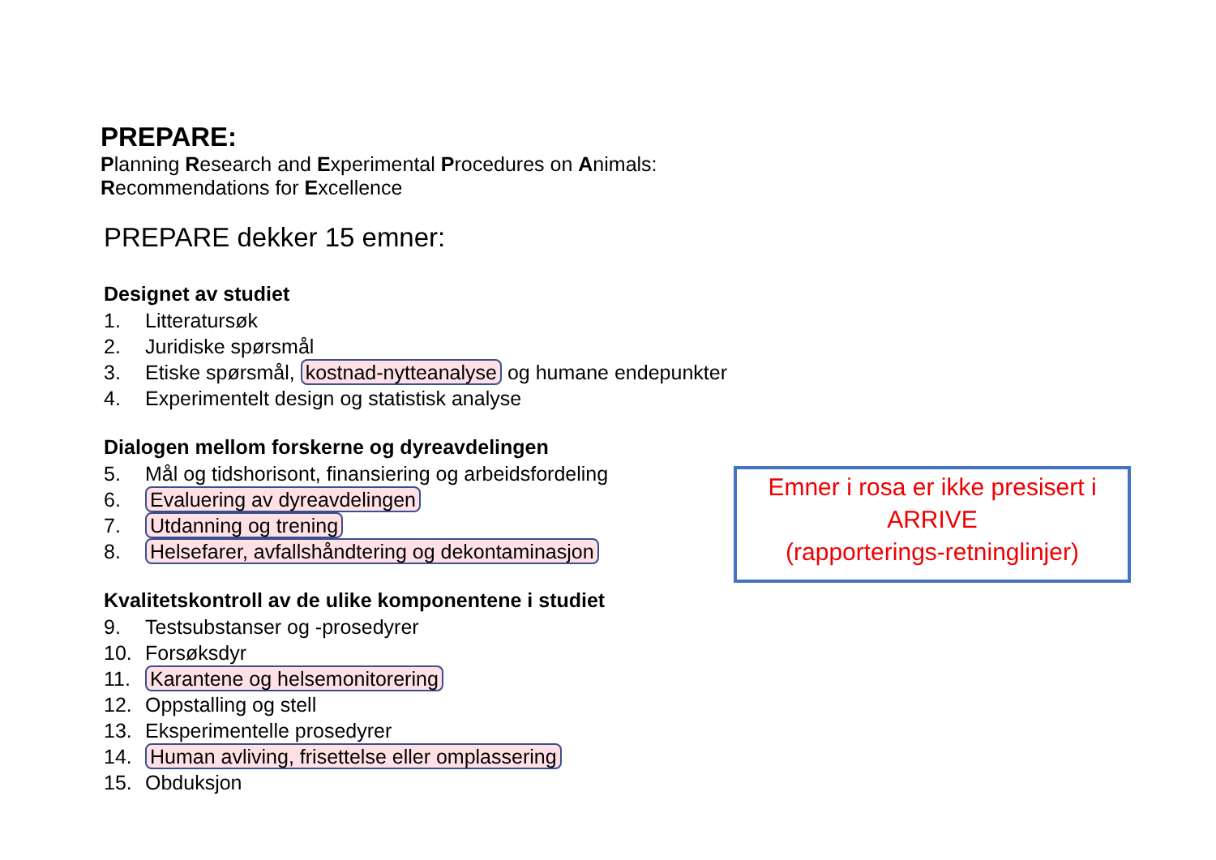PREPARE:
Planning Research and Experimental Procedures on Animals: Recommendations for Excellence
PREPARE dekker 15 emner:
Designet av studiet
1. Litteratursøk
2. Juridiske spørsmål
3. Etiske spørsmål, kostnad-nytteanalyse og humane endepunkter
4. Experimentelt design og statistisk analyse
Dialogen mellom forskerne og dyreavdelingen
5. Mål og tidshorisont, finansiering og arbeidsfordeling
6. Evaluering av dyreavdelingen
7. Utdanning og trening
8. Helsefarer, avfallshåndtering og dekontaminasjon
Kvalitetskontroll av de ulike komponentene i studiet
9. Testsubstanser og -prosedyrer
10. Forsøksdyr
11. Karantene og helsemonitorering
12. Oppstalling og stell
13. Eksperimentelle prosedyrer
14. Human avliving, frisettelse eller omplassering
15. Obduksjon
Emner i rosa er ikke presisert i
ARRIVE
(rapporterings-retninglinjer)